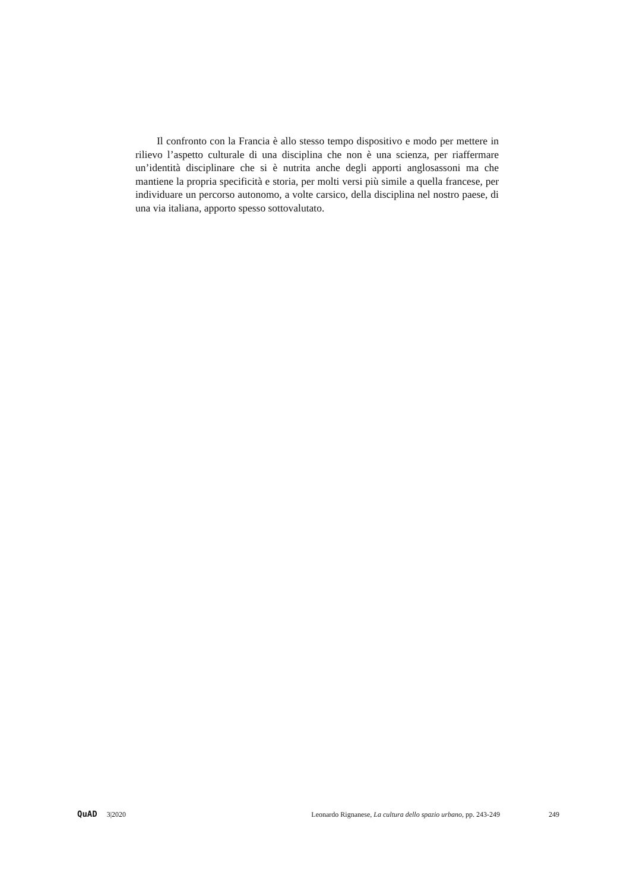Il confronto con la Francia è allo stesso tempo dispositivo e modo per mettere in rilievo l’aspetto culturale di una disciplina che non è una scienza, per riaffermare un’identità disciplinare che si è nutrita anche degli apporti anglosassoni ma che mantiene la propria specificità e storia, per molti versi più simile a quella francese, per individuare un percorso autonomo, a volte carsico, della disciplina nel nostro paese, di una via italiana, apporto spesso sottovalutato.
QuAD 3|2020 Leonardo Rignanese, La cultura dello spazio urbano, pp. 243-249 249